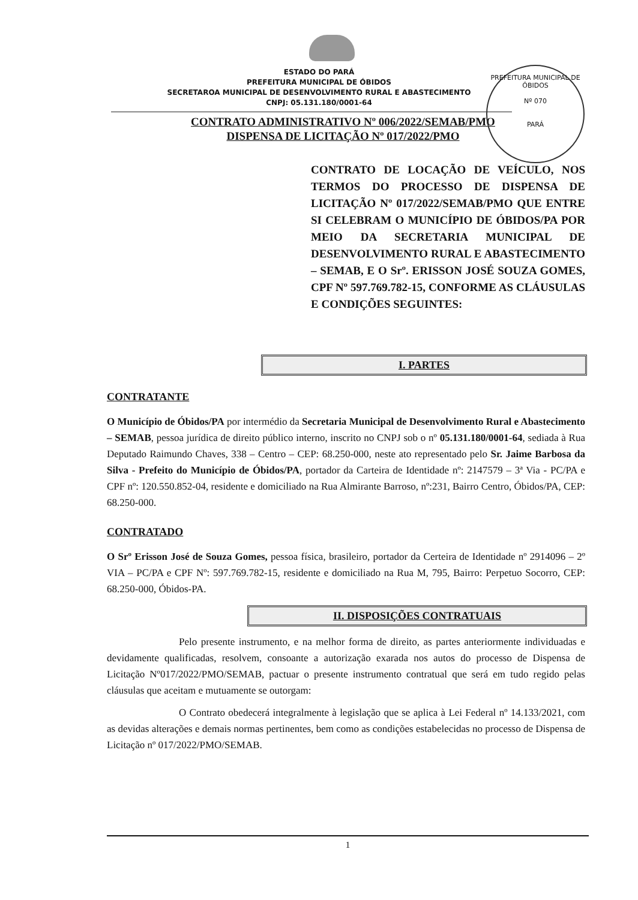PREFEITURA MUNICIPAL DE ÓBIDOS
Nº 070
PARÁ
ESTADO DO PARÁ
PREFEITURA MUNICIPAL DE ÓBIDOS
SECRETAROA MUNICIPAL DE DESENVOLVIMENTO RURAL E ABASTECIMENTO
CNPJ: 05.131.180/0001-64
CONTRATO ADMINISTRATIVO Nº 006/2022/SEMAB/PMO
DISPENSA DE LICITAÇÃO Nº 017/2022/PMO
CONTRATO DE LOCAÇÃO DE VEÍCULO, NOS TERMOS DO PROCESSO DE DISPENSA DE LICITAÇÃO Nº 017/2022/SEMAB/PMO QUE ENTRE SI CELEBRAM O MUNICÍPIO DE ÓBIDOS/PA POR MEIO DA SECRETARIA MUNICIPAL DE DESENVOLVIMENTO RURAL E ABASTECIMENTO – SEMAB, E O Srº. ERISSON JOSÉ SOUZA GOMES, CPF Nº 597.769.782-15, CONFORME AS CLÁUSULAS E CONDIÇÕES SEGUINTES:
I. PARTES
CONTRATANTE
O Município de Óbidos/PA por intermédio da Secretaria Municipal de Desenvolvimento Rural e Abastecimento – SEMAB, pessoa jurídica de direito público interno, inscrito no CNPJ sob o nº 05.131.180/0001-64, sediada à Rua Deputado Raimundo Chaves, 338 – Centro – CEP: 68.250-000, neste ato representado pelo Sr. Jaime Barbosa da Silva - Prefeito do Município de Óbidos/PA, portador da Carteira de Identidade nº: 2147579 – 3ª Via - PC/PA e CPF nº: 120.550.852-04, residente e domiciliado na Rua Almirante Barroso, nº:231, Bairro Centro, Óbidos/PA, CEP: 68.250-000.
CONTRATADO
O Srº Erisson José de Souza Gomes, pessoa física, brasileiro, portador da Certeira de Identidade nº 2914096 – 2º VIA – PC/PA e CPF Nº: 597.769.782-15, residente e domiciliado na Rua M, 795, Bairro: Perpetuo Socorro, CEP: 68.250-000, Óbidos-PA.
II. DISPOSIÇÕES CONTRATUAIS
Pelo presente instrumento, e na melhor forma de direito, as partes anteriormente individuadas e devidamente qualificadas, resolvem, consoante a autorização exarada nos autos do processo de Dispensa de Licitação Nº017/2022/PMO/SEMAB, pactuar o presente instrumento contratual que será em tudo regido pelas cláusulas que aceitam e mutuamente se outorgam:
O Contrato obedecerá integralmente à legislação que se aplica à Lei Federal nº 14.133/2021, com as devidas alterações e demais normas pertinentes, bem como as condições estabelecidas no processo de Dispensa de Licitação nº 017/2022/PMO/SEMAB.
1